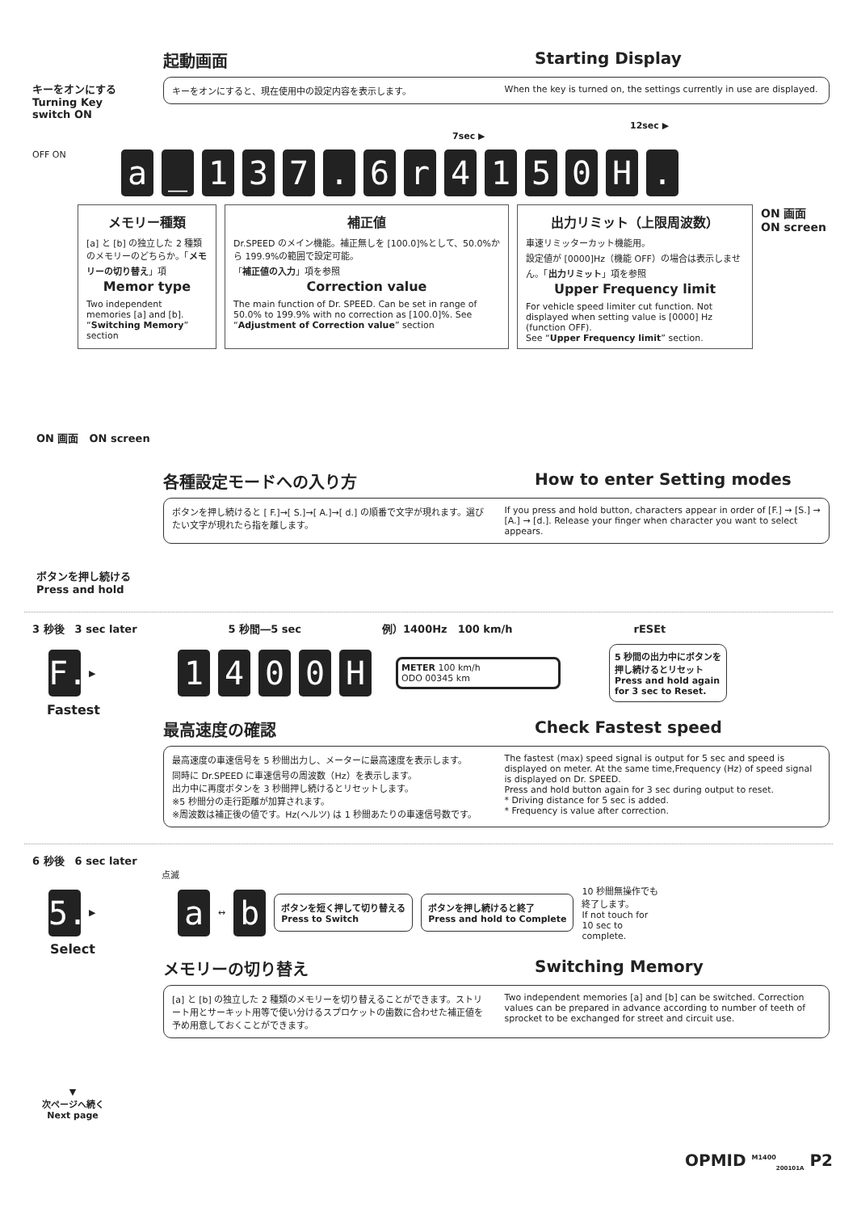キーをオンにする
Turning Key
switch ON
起動画面 Starting Display
キーをオンにすると、現在使用中の設定内容を表示します。
When the key is turned on, the settings currently in use are displayed.
12sec ▶
7sec ▶
OFF ON
a _ 1 3 7 . 6 r 4 1 5 0 H .
メモリー種類
[a] と [b] の独立した 2 種類のメモリーのどちらか。「メモリーの切り替え」項
Memor type
Two independent memories [a] and [b]. “Switching Memory” section
補正値
Dr.SPEED のメイン機能。補正無しを [100.0]%として、50.0%から 199.9%の範囲で設定可能。
「補正値の入力」項を参照
Correction value
The main function of Dr. SPEED. Can be set in range of 50.0% to 199.9% with no correction as [100.0]%. See “Adjustment of Correction value” section
出力リミット（上限周波数）
車速リミッターカット機能用。
設定値が [0000]Hz（機能 OFF）の場合は表示しません。「出力リミット」項を参照
Upper Frequency limit
For vehicle speed limiter cut function. Not displayed when setting value is [0000] Hz (function OFF).
See “Upper Frequency limit” section.
ON 画面
ON screen
ON 画面　ON screen
各種設定モードへの入り方 How to enter Setting modes
ボタンを押し続けると [ F.]→[ S.]→[ A.]→[ d.] の順番で文字が現れます。選びたい文字が現れたら指を離します。
If you press and hold button, characters appear in order of [F.] → [S.] → [A.] → [d.]. Release your finger when character you want to select appears.
ボタンを押し続ける
Press and hold
3 秒後　3 sec later　5 秒間―5 sec 例）1400Hz　100 km/h rESEt
F.
▶
1 4 0 0 H
METER 100 km/h
ODO 00345 km
5 秒間の出力中にボタンを
押し続けるとリセット
Press and hold again
for 3 sec to Reset.
Fastest
最高速度の確認 Check Fastest speed
最高速度の車速信号を 5 秒間出力し、メーターに最高速度を表示します。
同時に Dr.SPEED に車速信号の周波数（Hz）を表示します。
出力中に再度ボタンを 3 秒間押し続けるとリセットします。
※5 秒間分の走行距離が加算されます。
※周波数は補正後の値です。Hz(ヘルツ) は 1 秒間あたりの車速信号数です。
The fastest (max) speed signal is output for 5 sec and speed is displayed on meter. At the same time,Frequency (Hz) of speed signal is displayed on Dr. SPEED.
Press and hold button again for 3 sec during output to reset.
* Driving distance for 5 sec is added.
* Frequency is value after correction.
6 秒後　6 sec later
点滅
5.
▶
a
↔
b
ボタンを短く押して切り替える
Press to Switch
ボタンを押し続けると終了
Press and hold to Complete
10 秒間無操作でも
終了します。
If not touch for
10 sec to
complete.
Select
メモリーの切り替え Switching Memory
[a] と [b] の独立した 2 種類のメモリーを切り替えることができます。ストリート用とサーキット用等で使い分けるスプロケットの歯数に合わせた補正値を予め用意しておくことができます。
Two independent memories [a] and [b] can be switched. Correction values can be prepared in advance according to number of teeth of sprocket to be exchanged for street and circuit use.
▼
次ページへ続く
Next page
OPMID <sup>M1400</sup><sub>200101A</sub> P2